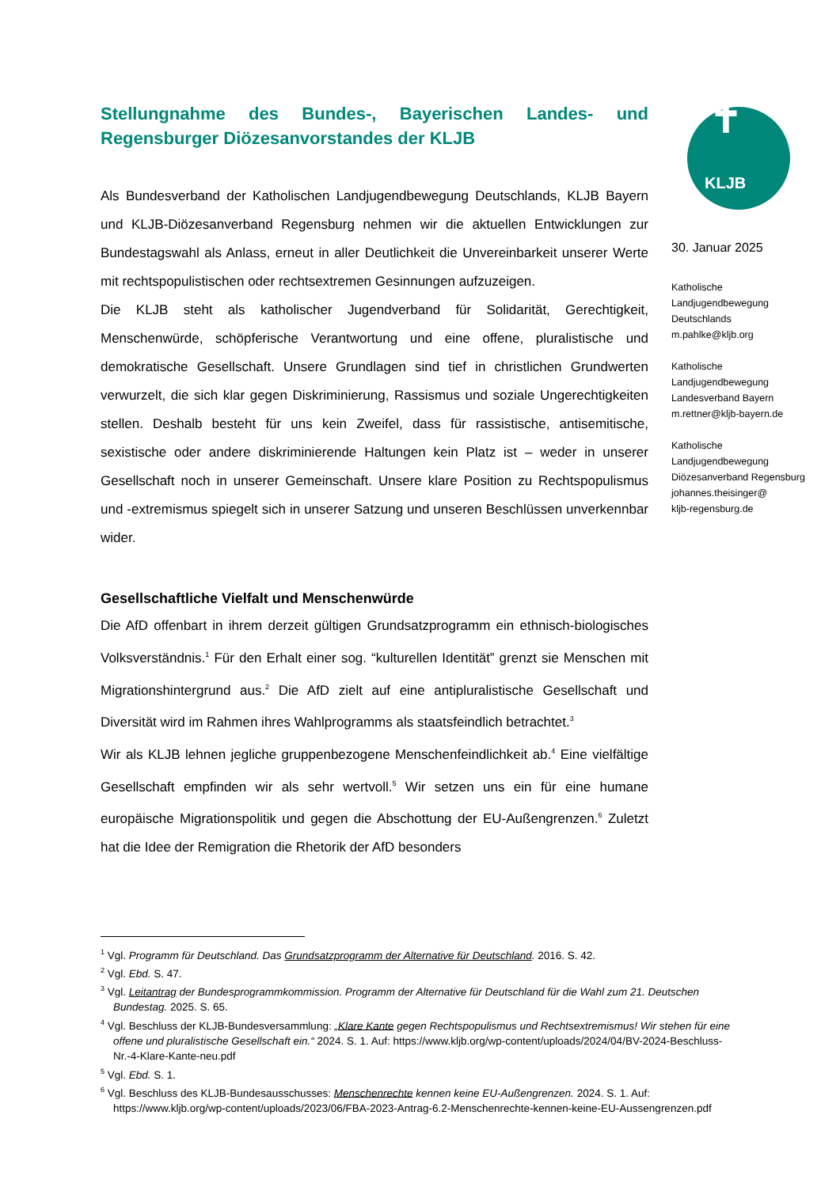Stellungnahme des Bundes-, Bayerischen Landes- und Regensburger Diözesanvorstandes der KLJB
Als Bundesverband der Katholischen Landjugendbewegung Deutschlands, KLJB Bayern und KLJB-Diözesanverband Regensburg nehmen wir die aktuellen Entwicklungen zur Bundestagswahl als Anlass, erneut in aller Deutlichkeit die Unvereinbarkeit unserer Werte mit rechtspopulistischen oder rechtsextremen Gesinnungen aufzuzeigen.
Die KLJB steht als katholischer Jugendverband für Solidarität, Gerechtigkeit, Menschenwürde, schöpferische Verantwortung und eine offene, pluralistische und demokratische Gesellschaft. Unsere Grundlagen sind tief in christlichen Grundwerten verwurzelt, die sich klar gegen Diskriminierung, Rassismus und soziale Ungerechtigkeiten stellen. Deshalb besteht für uns kein Zweifel, dass für rassistische, antisemitische, sexistische oder andere diskriminierende Haltungen kein Platz ist – weder in unserer Gesellschaft noch in unserer Gemeinschaft. Unsere klare Position zu Rechtspopulismus und -extremismus spiegelt sich in unserer Satzung und unseren Beschlüssen unverkennbar wider.
Gesellschaftliche Vielfalt und Menschenwürde
Die AfD offenbart in ihrem derzeit gültigen Grundsatzprogramm ein ethnisch-biologisches Volksverständnis.<sup>1</sup> Für den Erhalt einer sog. “kulturellen Identität” grenzt sie Menschen mit Migrationshintergrund aus.<sup>2</sup> Die AfD zielt auf eine antipluralistische Gesellschaft und Diversität wird im Rahmen ihres Wahlprogramms als staatsfeindlich betrachtet.<sup>3</sup>
Wir als KLJB lehnen jegliche gruppenbezogene Menschenfeindlichkeit ab.<sup>4</sup> Eine vielfältige Gesellschaft empfinden wir als sehr wertvoll.<sup>5</sup> Wir setzen uns ein für eine humane europäische Migrationspolitik und gegen die Abschottung der EU-Außengrenzen.<sup>6</sup> Zuletzt hat die Idee der Remigration die Rhetorik der AfD besonders
✝
KLJB
30. Januar 2025
Katholische
Landjugendbewegung
Deutschlands
m.pahlke@kljb.org
Katholische
Landjugendbewegung
Landesverband Bayern
m.rettner@kljb-bayern.de
Katholische
Landjugendbewegung
Diözesanverband Regensburg
johannes.theisinger@
kljb-regensburg.de
<sup>1</sup> Vgl. Programm für Deutschland. Das Grundsatzprogramm der Alternative für Deutschland. 2016. S. 42.
<sup>2</sup> Vgl. Ebd. S. 47.
<sup>3</sup> Vgl. Leitantrag der Bundesprogrammkommission. Programm der Alternative für Deutschland für die Wahl zum 21. Deutschen Bundestag. 2025. S. 65.
<sup>4</sup> Vgl. Beschluss der KLJB-Bundesversammlung: „Klare Kante gegen Rechtspopulismus und Rechtsextremismus! Wir stehen für eine offene und pluralistische Gesellschaft ein.“ 2024. S. 1. Auf: https://www.kljb.org/wp-content/uploads/2024/04/BV-2024-Beschluss-Nr.-4-Klare-Kante-neu.pdf
<sup>5</sup> Vgl. Ebd. S. 1.
<sup>6</sup> Vgl. Beschluss des KLJB-Bundesausschusses: Menschenrechte kennen keine EU-Außengrenzen. 2024. S. 1. Auf: https://www.kljb.org/wp-content/uploads/2023/06/FBA-2023-Antrag-6.2-Menschenrechte-kennen-keine-EU-Aussengrenzen.pdf